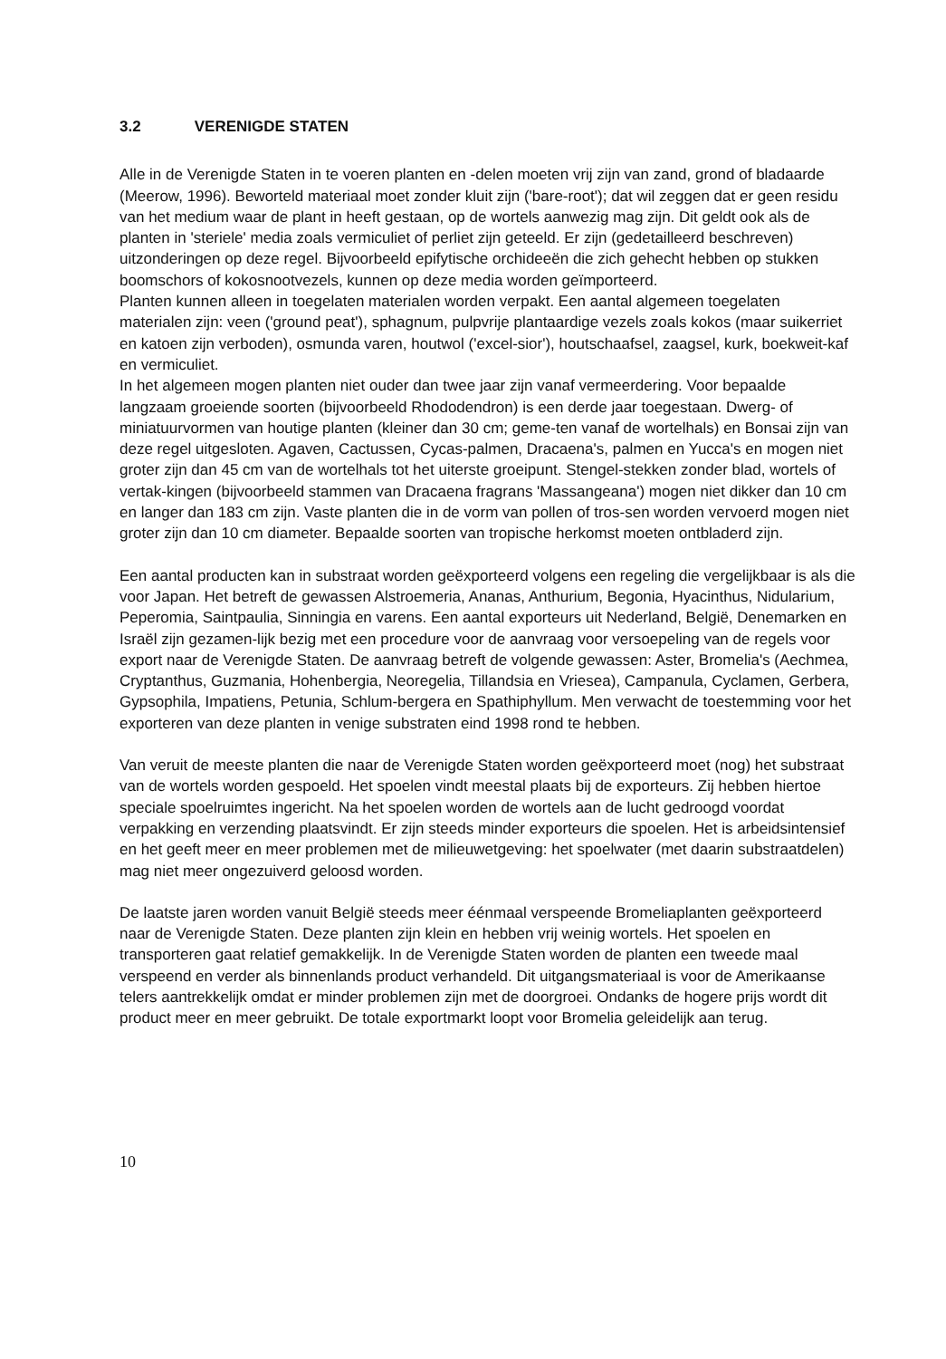3.2 VERENIGDE STATEN
Alle in de Verenigde Staten in te voeren planten en -delen moeten vrij zijn van zand, grond of bladaarde (Meerow, 1996). Beworteld materiaal moet zonder kluit zijn ('bare-root'); dat wil zeggen dat er geen residu van het medium waar de plant in heeft gestaan, op de wortels aanwezig mag zijn. Dit geldt ook als de planten in 'steriele' media zoals vermiculiet of perliet zijn geteeld. Er zijn (gedetailleerd beschreven) uitzonderingen op deze regel. Bijvoorbeeld epifytische orchideeën die zich gehecht hebben op stukken boomschors of kokosnootvezels, kunnen op deze media worden geïmporteerd.
Planten kunnen alleen in toegelaten materialen worden verpakt. Een aantal algemeen toegelaten materialen zijn: veen ('ground peat'), sphagnum, pulpvrije plantaardige vezels zoals kokos (maar suikerriet en katoen zijn verboden), osmunda varen, houtwol ('excel-sior'), houtschaafsel, zaagsel, kurk, boekweit-kaf en vermiculiet.
In het algemeen mogen planten niet ouder dan twee jaar zijn vanaf vermeerdering. Voor bepaalde langzaam groeiende soorten (bijvoorbeeld Rhododendron) is een derde jaar toegestaan. Dwerg- of miniatuurvormen van houtige planten (kleiner dan 30 cm; geme-ten vanaf de wortelhals) en Bonsai zijn van deze regel uitgesloten. Agaven, Cactussen, Cycas-palmen, Dracaena's, palmen en Yucca's en mogen niet groter zijn dan 45 cm van de wortelhals tot het uiterste groeipunt. Stengel-stekken zonder blad, wortels of vertak-kingen (bijvoorbeeld stammen van Dracaena fragrans 'Massangeana') mogen niet dikker dan 10 cm en langer dan 183 cm zijn. Vaste planten die in de vorm van pollen of tros-sen worden vervoerd mogen niet groter zijn dan 10 cm diameter. Bepaalde soorten van tropische herkomst moeten ontbladerd zijn.
Een aantal producten kan in substraat worden geëxporteerd volgens een regeling die vergelijkbaar is als die voor Japan. Het betreft de gewassen Alstroemeria, Ananas, Anthurium, Begonia, Hyacinthus, Nidularium, Peperomia, Saintpaulia, Sinningia en varens. Een aantal exporteurs uit Nederland, België, Denemarken en Israël zijn gezamen-lijk bezig met een procedure voor de aanvraag voor versoepeling van de regels voor export naar de Verenigde Staten. De aanvraag betreft de volgende gewassen: Aster, Bromelia's (Aechmea, Cryptanthus, Guzmania, Hohenbergia, Neoregelia, Tillandsia en Vriesea), Campanula, Cyclamen, Gerbera, Gypsophila, Impatiens, Petunia, Schlum-bergera en Spathiphyllum. Men verwacht de toestemming voor het exporteren van deze planten in venige substraten eind 1998 rond te hebben.
Van veruit de meeste planten die naar de Verenigde Staten worden geëxporteerd moet (nog) het substraat van de wortels worden gespoeld. Het spoelen vindt meestal plaats bij de exporteurs. Zij hebben hiertoe speciale spoelruimtes ingericht. Na het spoelen worden de wortels aan de lucht gedroogd voordat verpakking en verzending plaatsvindt. Er zijn steeds minder exporteurs die spoelen. Het is arbeidsintensief en het geeft meer en meer problemen met de milieuwetgeving: het spoelwater (met daarin substraatdelen) mag niet meer ongezuiverd geloosd worden.
De laatste jaren worden vanuit België steeds meer éénmaal verspeende Bromeliaplanten geëxporteerd naar de Verenigde Staten. Deze planten zijn klein en hebben vrij weinig wortels. Het spoelen en transporteren gaat relatief gemakkelijk. In de Verenigde Staten worden de planten een tweede maal verspeend en verder als binnenlands product verhandeld. Dit uitgangsmateriaal is voor de Amerikaanse telers aantrekkelijk omdat er minder problemen zijn met de doorgroei. Ondanks de hogere prijs wordt dit product meer en meer gebruikt. De totale exportmarkt loopt voor Bromelia geleidelijk aan terug.
10